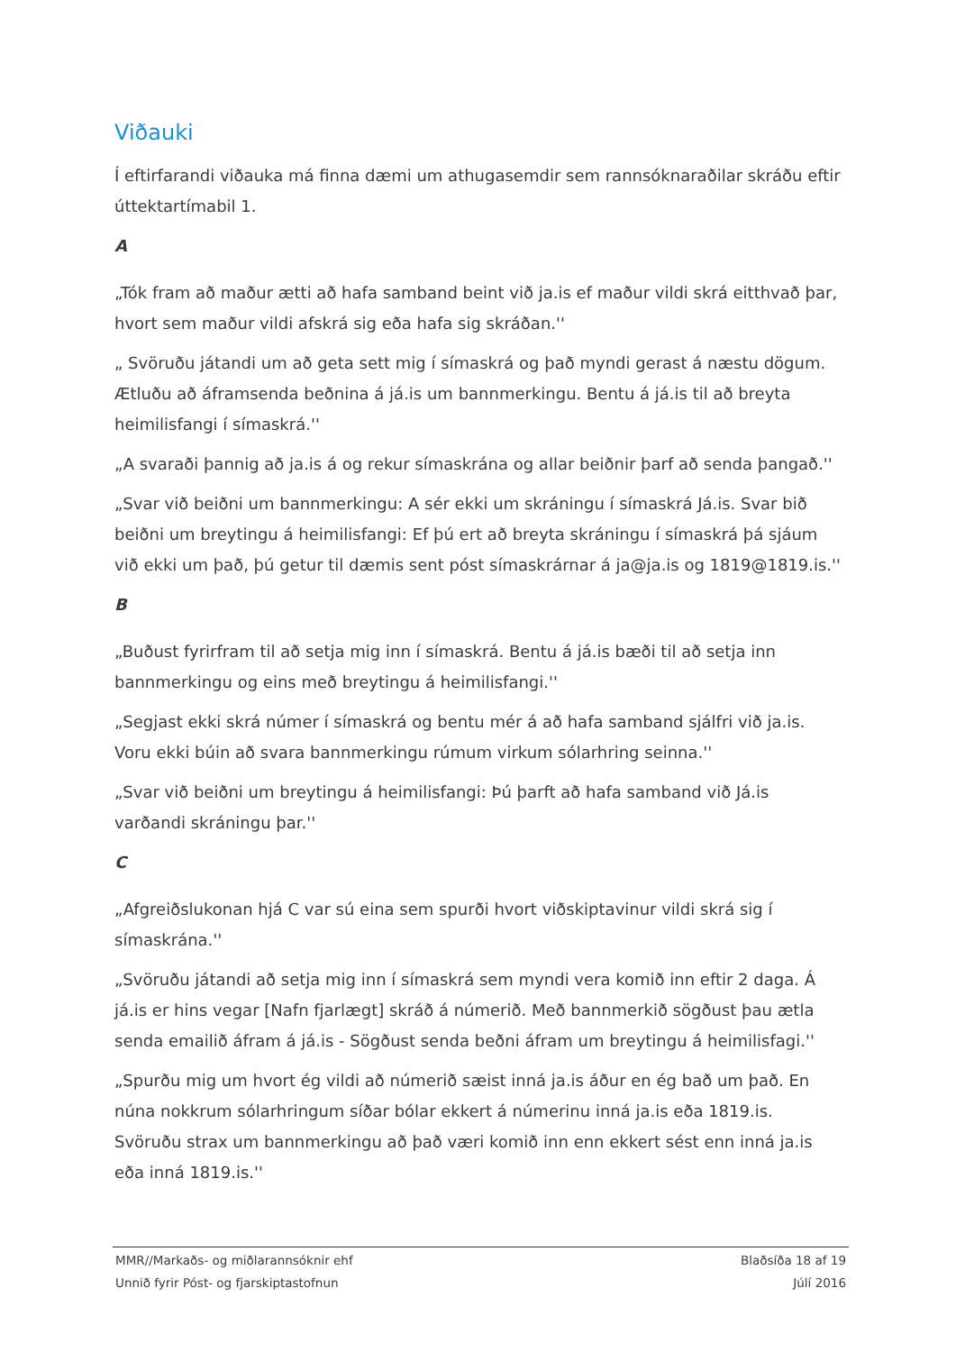Viðauki
Í eftirfarandi viðauka má finna dæmi um athugasemdir sem rannsóknaraðilar skráðu eftir úttektartímabil 1.
A
„Tók fram að maður ætti að hafa samband beint við ja.is ef maður vildi skrá eitthvað þar, hvort sem maður vildi afskrá sig eða hafa sig skráðan.''
„ Svöruðu játandi um að geta sett mig í símaskrá og það myndi gerast á næstu dögum. Ætluðu að áframsenda beðnina á já.is um bannmerkingu. Bentu á já.is til að breyta heimilisfangi í símaskrá.''
„A svaraði þannig að ja.is á og rekur símaskrána og allar beiðnir þarf að senda þangað.''
„Svar við beiðni um bannmerkingu: A sér ekki um skráningu í símaskrá Já.is. Svar bið beiðni um breytingu á heimilisfangi: Ef þú ert að breyta skráningu í símaskrá þá sjáum við ekki um það, þú getur til dæmis sent póst símaskrárnar á ja@ja.is og 1819@1819.is.''
B
„Buðust fyrirfram til að setja mig inn í símaskrá. Bentu á já.is bæði til að setja inn bannmerkingu og eins með breytingu á heimilisfangi.''
„Segjast ekki skrá númer í símaskrá og bentu mér á að hafa samband sjálfri við ja.is. Voru ekki búin að svara bannmerkingu rúmum virkum sólarhring seinna.''
„Svar við beiðni um breytingu á heimilisfangi: Þú þarft að hafa samband við Já.is varðandi skráningu þar.''
C
„Afgreiðslukonan hjá C var sú eina sem spurði hvort viðskiptavinur vildi skrá sig í símaskrána.''
„Svöruðu játandi að setja mig inn í símaskrá sem myndi vera komið inn eftir 2 daga. Á já.is er hins vegar [Nafn fjarlægt] skráð á númerið. Með bannmerkið sögðust þau ætla senda emailið áfram á já.is - Sögðust senda beðni áfram um breytingu á heimilisfagi.''
„Spurðu mig um hvort ég vildi að númerið sæist inná ja.is áður en ég bað um það. En núna nokkrum sólarhringum síðar bólar ekkert á númerinu inná ja.is eða 1819.is. Svöruðu strax um bannmerkingu að það væri komið inn enn ekkert sést enn inná ja.is eða inná 1819.is.''
MMR//Markaðs- og miðlarannsóknir ehf
Unnið fyrir Póst- og fjarskiptastofnun
Blaðsíða 18 af 19
Júlí 2016